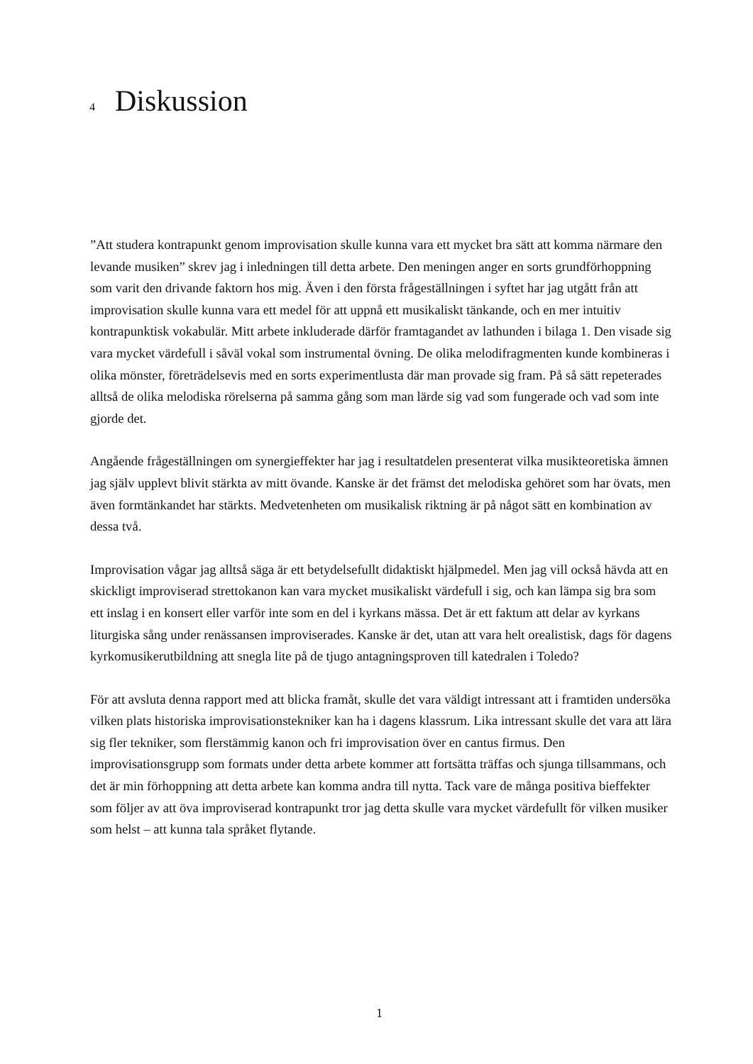4 Diskussion
”Att studera kontrapunkt genom improvisation skulle kunna vara ett mycket bra sätt att komma närmare den levande musiken” skrev jag i inledningen till detta arbete. Den meningen anger en sorts grundförhoppning som varit den drivande faktorn hos mig. Även i den första frågeställningen i syftet har jag utgått från att improvisation skulle kunna vara ett medel för att uppnå ett musikaliskt tänkande, och en mer intuitiv kontrapunktisk vokabulär. Mitt arbete inkluderade därför framtagandet av lathunden i bilaga 1. Den visade sig vara mycket värdefull i såväl vokal som instrumental övning. De olika melodifragmenten kunde kombineras i olika mönster, företrädelsevis med en sorts experimentlusta där man provade sig fram. På så sätt repeterades alltså de olika melodiska rörelserna på samma gång som man lärde sig vad som fungerade och vad som inte gjorde det.
Angående frågeställningen om synergieffekter har jag i resultatdelen presenterat vilka musikteoretiska ämnen jag själv upplevt blivit stärkta av mitt övande. Kanske är det främst det melodiska gehöret som har övats, men även formtänkandet har stärkts. Medvetenheten om musikalisk riktning är på något sätt en kombination av dessa två.
Improvisation vågar jag alltså säga är ett betydelsefullt didaktiskt hjälpmedel. Men jag vill också hävda att en skickligt improviserad strettokanon kan vara mycket musikaliskt värdefull i sig, och kan lämpa sig bra som ett inslag i en konsert eller varför inte som en del i kyrkans mässa. Det är ett faktum att delar av kyrkans liturgiska sång under renässansen improviserades. Kanske är det, utan att vara helt orealistisk, dags för dagens kyrkomusikerutbildning att snegla lite på de tjugo antagningsproven till katedralen i Toledo?
För att avsluta denna rapport med att blicka framåt, skulle det vara väldigt intressant att i framtiden undersöka vilken plats historiska improvisationstekniker kan ha i dagens klassrum. Lika intressant skulle det vara att lära sig fler tekniker, som flerstämmig kanon och fri improvisation över en cantus firmus. Den improvisationsgrupp som formats under detta arbete kommer att fortsätta träffas och sjunga tillsammans, och det är min förhoppning att detta arbete kan komma andra till nytta. Tack vare de många positiva bieffekter som följer av att öva improviserad kontrapunkt tror jag detta skulle vara mycket värdefullt för vilken musiker som helst – att kunna tala språket flytande.
1